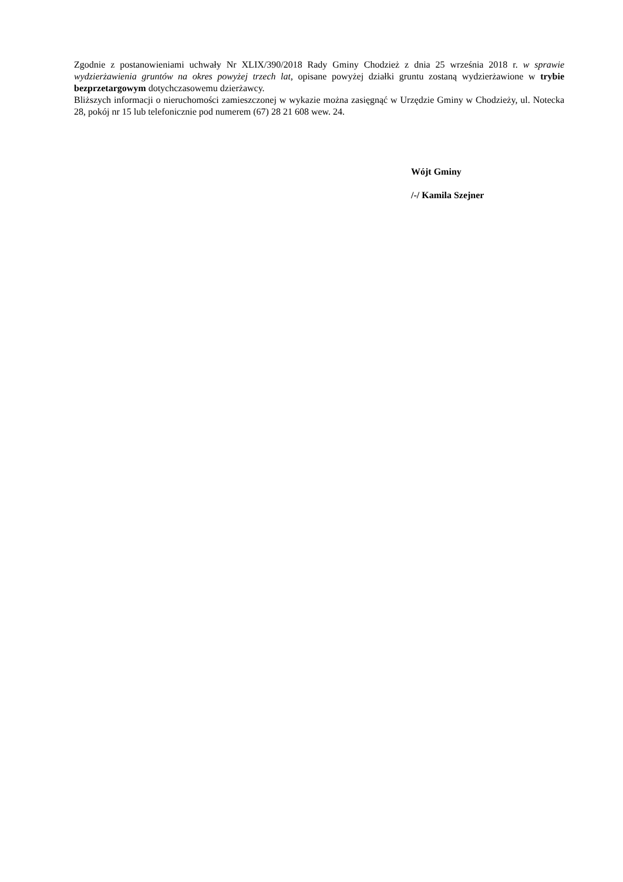Zgodnie z postanowieniami uchwały Nr XLIX/390/2018 Rady Gminy Chodzież z dnia 25 września 2018 r. w sprawie wydzierżawienia gruntów na okres powyżej trzech lat, opisane powyżej działki gruntu zostaną wydzierżawione w trybie bezprzetargowym dotychczasowemu dzierżawcy.
Bliższych informacji o nieruchomości zamieszczonej w wykazie można zasięgnąć w Urzędzie Gminy w Chodzieży, ul. Notecka 28, pokój nr 15 lub telefonicznie pod numerem (67) 28 21 608 wew. 24.
Wójt Gminy
/-/ Kamila Szejner